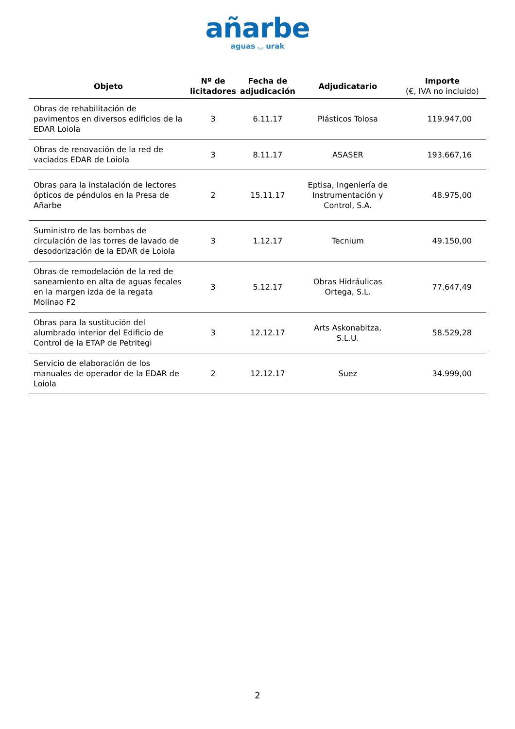añarbe
aguas ◡ urak
| Objeto | Nº de licitadores | Fecha de adjudicación | Adjudicatario | Importe (€, IVA no incluido) |
| --- | --- | --- | --- | --- |
| Obras de rehabilitación de pavimentos en diversos edificios de la EDAR Loiola | 3 | 6.11.17 | Plásticos Tolosa | 119.947,00 |
| Obras de renovación de la red de vaciados EDAR de Loiola | 3 | 8.11.17 | ASASER | 193.667,16 |
| Obras para la instalación de lectores ópticos de péndulos en la Presa de Añarbe | 2 | 15.11.17 | Eptisa, Ingeniería de Instrumentación y Control, S.A. | 48.975,00 |
| Suministro de las bombas de circulación de las torres de lavado de desodorización de la EDAR de Loiola | 3 | 1.12.17 | Tecnium | 49.150,00 |
| Obras de remodelación de la red de saneamiento en alta de aguas fecales en la margen izda de la regata Molinao F2 | 3 | 5.12.17 | Obras Hidráulicas Ortega, S.L. | 77.647,49 |
| Obras para la sustitución del alumbrado interior del Edificio de Control de la ETAP de Petritegi | 3 | 12.12.17 | Arts Askonabitza, S.L.U. | 58.529,28 |
| Servicio de elaboración de los manuales de operador de la EDAR de Loiola | 2 | 12.12.17 | Suez | 34.999,00 |
2